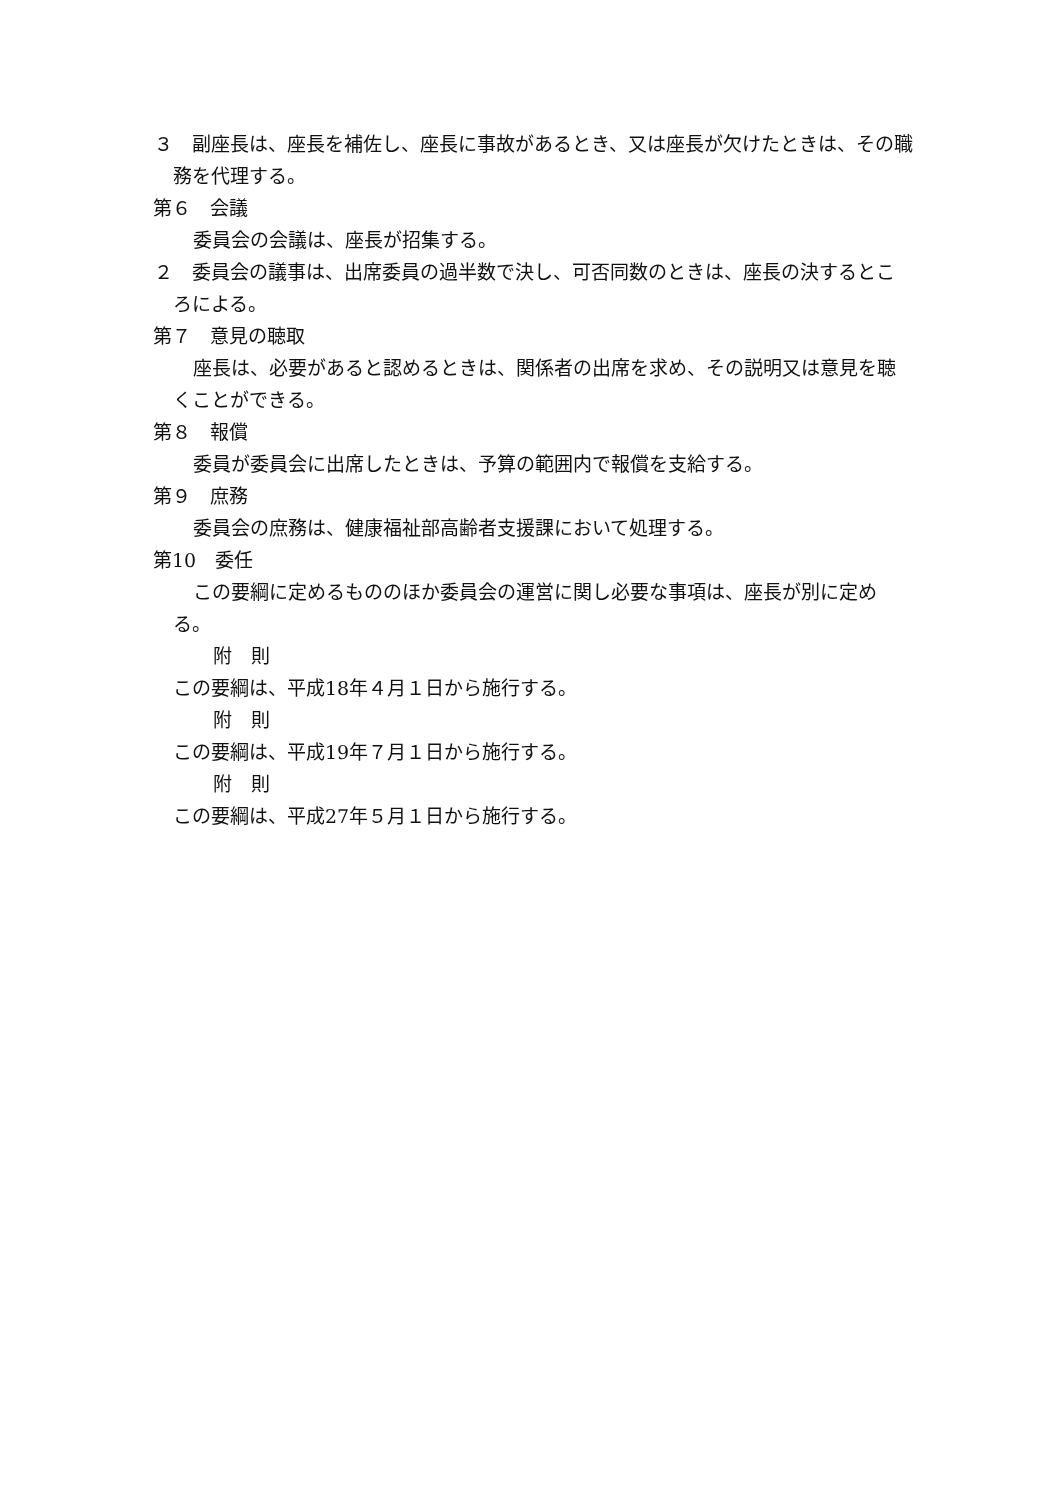３　副座長は、座長を補佐し、座長に事故があるとき、又は座長が欠けたときは、その職務を代理する。
第６　会議
委員会の会議は、座長が招集する。
２　委員会の議事は、出席委員の過半数で決し、可否同数のときは、座長の決するところによる。
第７　意見の聴取
座長は、必要があると認めるときは、関係者の出席を求め、その説明又は意見を聴くことができる。
第８　報償
委員が委員会に出席したときは、予算の範囲内で報償を支給する。
第９　庶務
委員会の庶務は、健康福祉部高齢者支援課において処理する。
第10　委任
この要綱に定めるもののほか委員会の運営に関し必要な事項は、座長が別に定める。
附　則
この要綱は、平成18年４月１日から施行する。
附　則
この要綱は、平成19年７月１日から施行する。
附　則
この要綱は、平成27年５月１日から施行する。